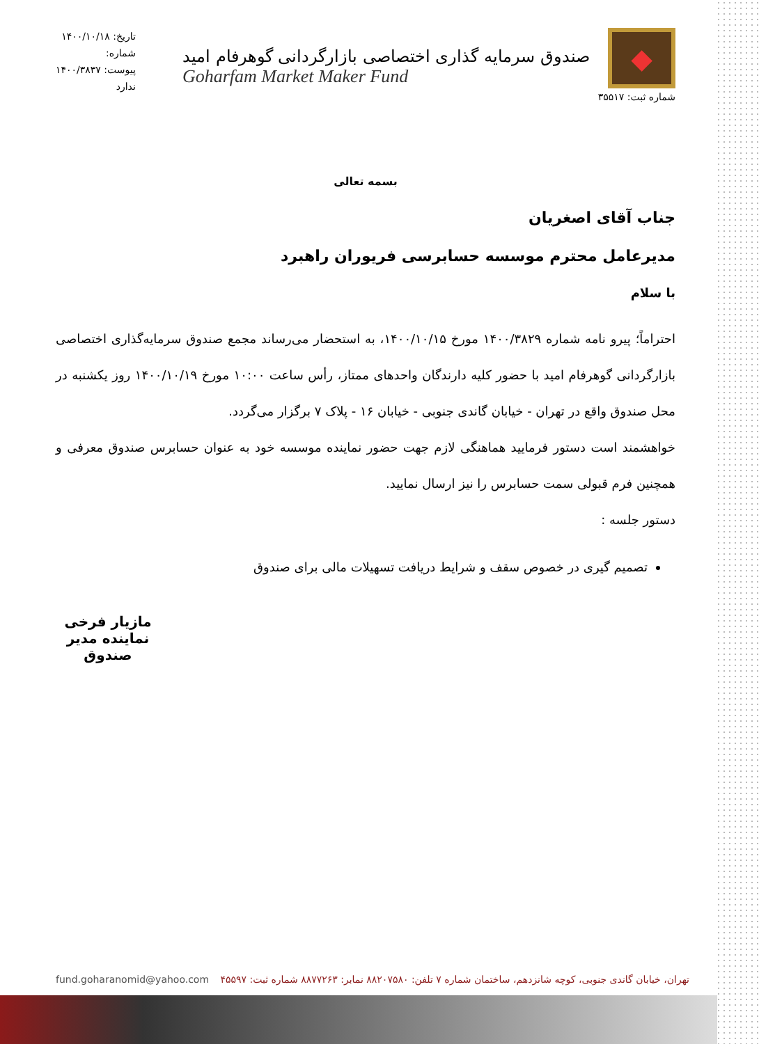◆
شماره ثبت: ۳۵۵۱۷
صندوق سرمایه گذاری اختصاصی بازارگردانی گوهرفام امید
Goharfam Market Maker Fund
تاریخ: ۱۴۰۰/۱۰/۱۸
شماره:
پیوست: ۱۴۰۰/۳۸۳۷
ندارد
بسمه تعالی
جناب آقای اصغریان
مدیرعامل محترم موسسه حسابرسی فریوران راهبرد
با سلام
احتراماً؛ پیرو نامه شماره ۱۴۰۰/۳۸۲۹ مورخ ۱۴۰۰/۱۰/۱۵، به استحضار می‌رساند مجمع صندوق سرمایه‌گذاری اختصاصی بازارگردانی گوهرفام امید با حضور کلیه دارندگان واحدهای ممتاز، رأس ساعت ۱۰:۰۰ مورخ ۱۴۰۰/۱۰/۱۹ روز یکشنبه در محل صندوق واقع در تهران - خیابان گاندی جنوبی - خیابان ۱۶ - پلاک ۷ برگزار می‌گردد.
خواهشمند است دستور فرمایید هماهنگی لازم جهت حضور نماینده موسسه خود به عنوان حسابرس صندوق معرفی و همچنین فرم قبولی سمت حسابرس را نیز ارسال نمایید.
دستور جلسه :
تصمیم گیری در خصوص سقف و شرایط دریافت تسهیلات مالی برای صندوق
مازیار فرخی
نماینده مدیر صندوق
تهران، خیابان گاندی جنوبی، کوچه شانزدهم، ساختمان شماره ۷ تلفن: ۸۸۲۰۷۵۸۰ نمابر: ۸۸۷۷۲۶۳ شماره ثبت: ۴۵۵۹۷ fund.goharanomid@yahoo.com